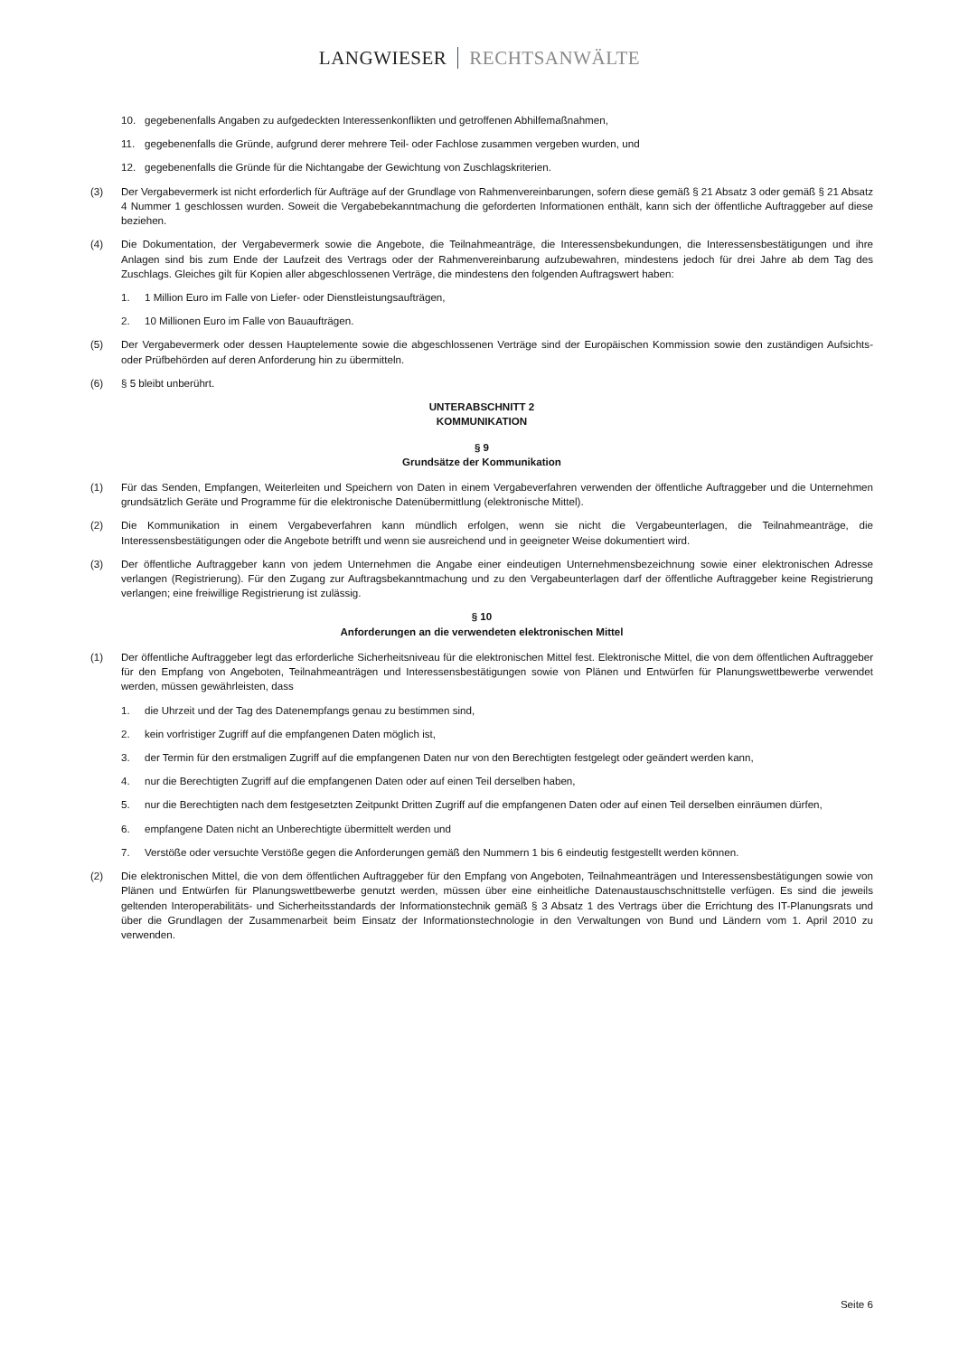LANGWIESER RECHTSANWÄLTE
10. gegebenenfalls Angaben zu aufgedeckten Interessenkonflikten und getroffenen Abhilfemaßnahmen,
11. gegebenenfalls die Gründe, aufgrund derer mehrere Teil- oder Fachlose zusammen vergeben wurden, und
12. gegebenenfalls die Gründe für die Nichtangabe der Gewichtung von Zuschlagskriterien.
(3) Der Vergabevermerk ist nicht erforderlich für Aufträge auf der Grundlage von Rahmenvereinbarungen, sofern diese gemäß § 21 Absatz 3 oder gemäß § 21 Absatz 4 Nummer 1 geschlossen wurden. Soweit die Vergabebekanntmachung die geforderten Informationen enthält, kann sich der öffentliche Auftraggeber auf diese beziehen.
(4) Die Dokumentation, der Vergabevermerk sowie die Angebote, die Teilnahmeanträge, die Interessensbekundungen, die Interessensbestätigungen und ihre Anlagen sind bis zum Ende der Laufzeit des Vertrags oder der Rahmenvereinbarung aufzubewahren, mindestens jedoch für drei Jahre ab dem Tag des Zuschlags. Gleiches gilt für Kopien aller abgeschlossenen Verträge, die mindestens den folgenden Auftragswert haben:
1. 1 Million Euro im Falle von Liefer- oder Dienstleistungsaufträgen,
2. 10 Millionen Euro im Falle von Bauaufträgen.
(5) Der Vergabevermerk oder dessen Hauptelemente sowie die abgeschlossenen Verträge sind der Europäischen Kommission sowie den zuständigen Aufsichts- oder Prüfbehörden auf deren Anforderung hin zu übermitteln.
(6) § 5 bleibt unberührt.
UNTERABSCHNITT 2
KOMMUNIKATION
§ 9
Grundsätze der Kommunikation
(1) Für das Senden, Empfangen, Weiterleiten und Speichern von Daten in einem Vergabeverfahren verwenden der öffentliche Auftraggeber und die Unternehmen grundsätzlich Geräte und Programme für die elektronische Datenübermittlung (elektronische Mittel).
(2) Die Kommunikation in einem Vergabeverfahren kann mündlich erfolgen, wenn sie nicht die Vergabeunterlagen, die Teilnahmeanträge, die Interessensbestätigungen oder die Angebote betrifft und wenn sie ausreichend und in geeigneter Weise dokumentiert wird.
(3) Der öffentliche Auftraggeber kann von jedem Unternehmen die Angabe einer eindeutigen Unternehmensbezeichnung sowie einer elektronischen Adresse verlangen (Registrierung). Für den Zugang zur Auftragsbekanntmachung und zu den Vergabeunterlagen darf der öffentliche Auftraggeber keine Registrierung verlangen; eine freiwillige Registrierung ist zulässig.
§ 10
Anforderungen an die verwendeten elektronischen Mittel
(1) Der öffentliche Auftraggeber legt das erforderliche Sicherheitsniveau für die elektronischen Mittel fest. Elektronische Mittel, die von dem öffentlichen Auftraggeber für den Empfang von Angeboten, Teilnahmeanträgen und Interessensbestätigungen sowie von Plänen und Entwürfen für Planungswettbewerbe verwendet werden, müssen gewährleisten, dass
1. die Uhrzeit und der Tag des Datenempfangs genau zu bestimmen sind,
2. kein vorfristiger Zugriff auf die empfangenen Daten möglich ist,
3. der Termin für den erstmaligen Zugriff auf die empfangenen Daten nur von den Berechtigten festgelegt oder geändert werden kann,
4. nur die Berechtigten Zugriff auf die empfangenen Daten oder auf einen Teil derselben haben,
5. nur die Berechtigten nach dem festgesetzten Zeitpunkt Dritten Zugriff auf die empfangenen Daten oder auf einen Teil derselben einräumen dürfen,
6. empfangene Daten nicht an Unberechtigte übermittelt werden und
7. Verstöße oder versuchte Verstöße gegen die Anforderungen gemäß den Nummern 1 bis 6 eindeutig festgestellt werden können.
(2) Die elektronischen Mittel, die von dem öffentlichen Auftraggeber für den Empfang von Angeboten, Teilnahmeanträgen und Interessensbestätigungen sowie von Plänen und Entwürfen für Planungswettbewerbe genutzt werden, müssen über eine einheitliche Datenaustauschschnittstelle verfügen. Es sind die jeweils geltenden Interoperabilitäts- und Sicherheitsstandards der Informationstechnik gemäß § 3 Absatz 1 des Vertrags über die Errichtung des IT-Planungsrats und über die Grundlagen der Zusammenarbeit beim Einsatz der Informationstechnologie in den Verwaltungen von Bund und Ländern vom 1. April 2010 zu verwenden.
Seite 6